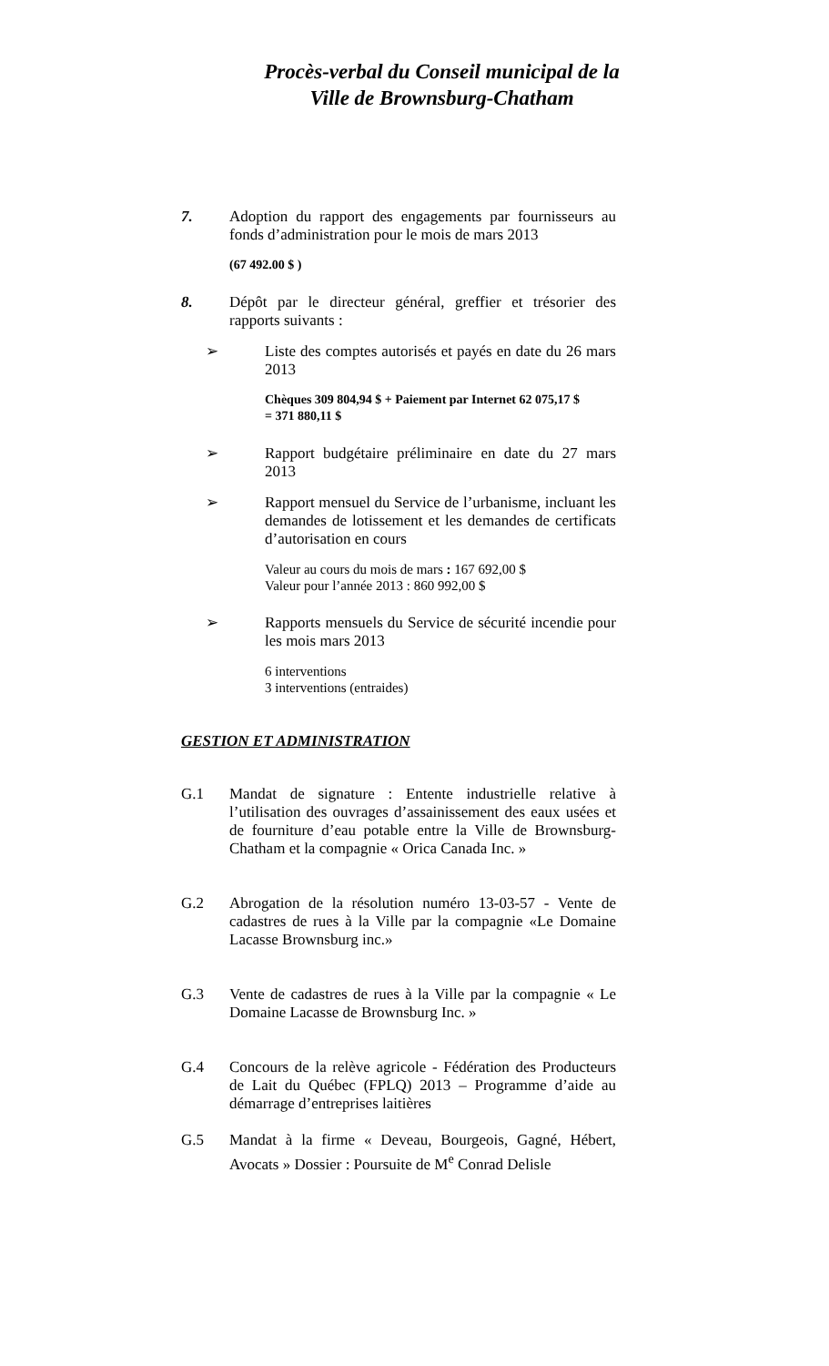Procès-verbal du Conseil municipal de la
Ville de Brownsburg-Chatham
7. Adoption du rapport des engagements par fournisseurs au fonds d’administration pour le mois de mars 2013
(67 492.00 $ )
8. Dépôt par le directeur général, greffier et trésorier des rapports suivants :
➢ Liste des comptes autorisés et payés en date du 26 mars 2013
Chèques 309 804,94 $ + Paiement par Internet 62 075,17 $
= 371 880,11 $
➢ Rapport budgétaire préliminaire en date du 27 mars 2013
➢ Rapport mensuel du Service de l’urbanisme, incluant les demandes de lotissement et les demandes de certificats d’autorisation en cours
Valeur au cours du mois de mars : 167 692,00 $
Valeur pour l’année 2013 : 860 992,00 $
➢ Rapports mensuels du Service de sécurité incendie pour les mois mars 2013
6 interventions
3 interventions (entraides)
GESTION ET ADMINISTRATION
G.1 Mandat de signature : Entente industrielle relative à l’utilisation des ouvrages d’assainissement des eaux usées et de fourniture d’eau potable entre la Ville de Brownsburg-Chatham et la compagnie « Orica Canada Inc. »
G.2 Abrogation de la résolution numéro 13-03-57 - Vente de cadastres de rues à la Ville par la compagnie «Le Domaine Lacasse Brownsburg inc.»
G.3 Vente de cadastres de rues à la Ville par la compagnie « Le Domaine Lacasse de Brownsburg Inc. »
G.4 Concours de la relève agricole - Fédération des Producteurs de Lait du Québec (FPLQ) 2013 – Programme d’aide au démarrage d’entreprises laitières
G.5 Mandat à la firme « Deveau, Bourgeois, Gagné, Hébert, Avocats » Dossier : Poursuite de M<sup>e</sup> Conrad Delisle